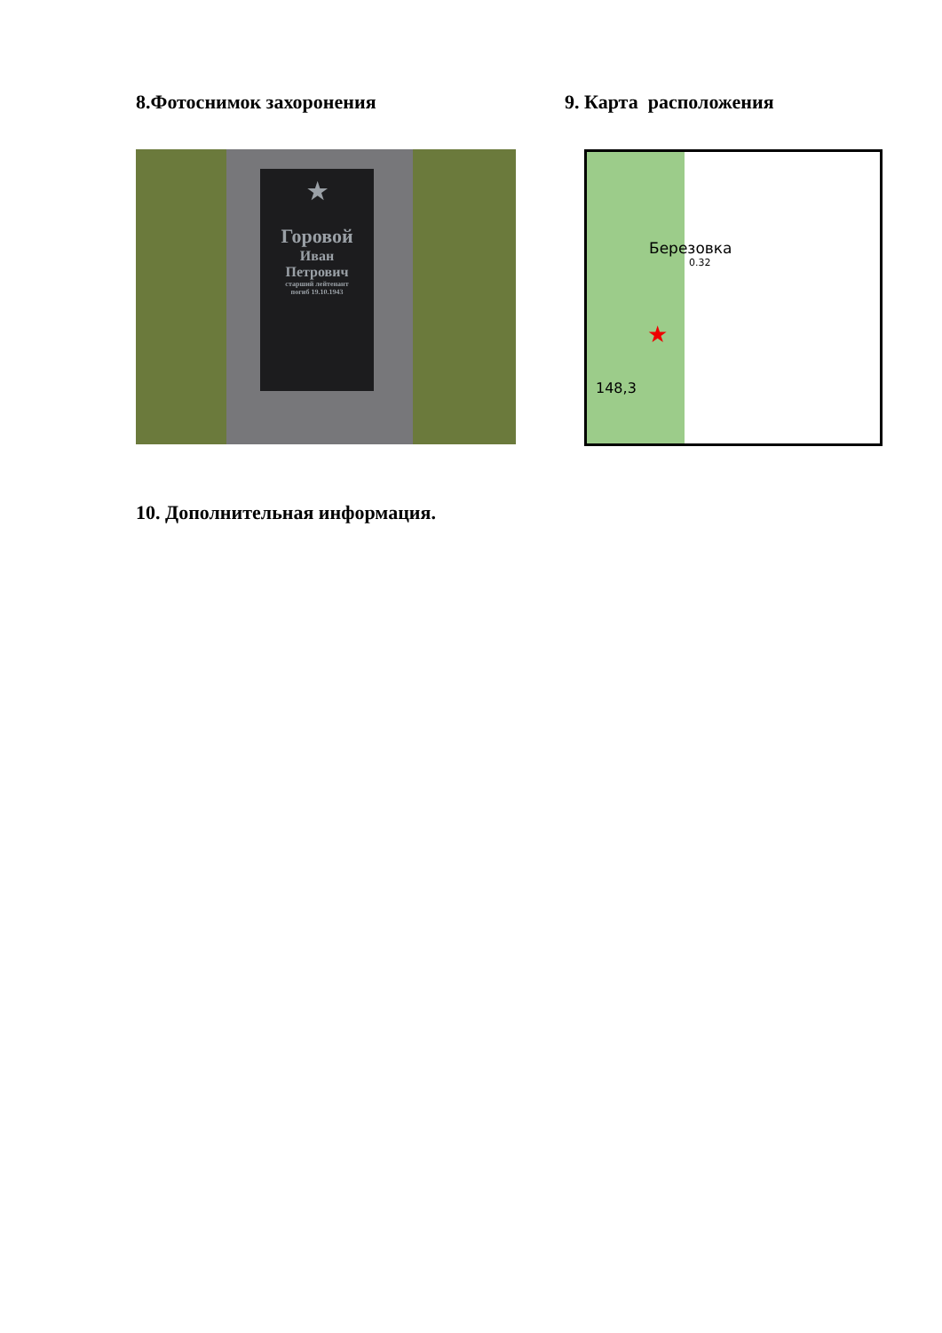8.Фотоснимок захоронения
★
Горовой
Иван
Петрович
старший лейтенант
погиб 19.10.1943
9. Карта расположения
★
Березовка
0.32
148,3
10. Дополнительная информация.